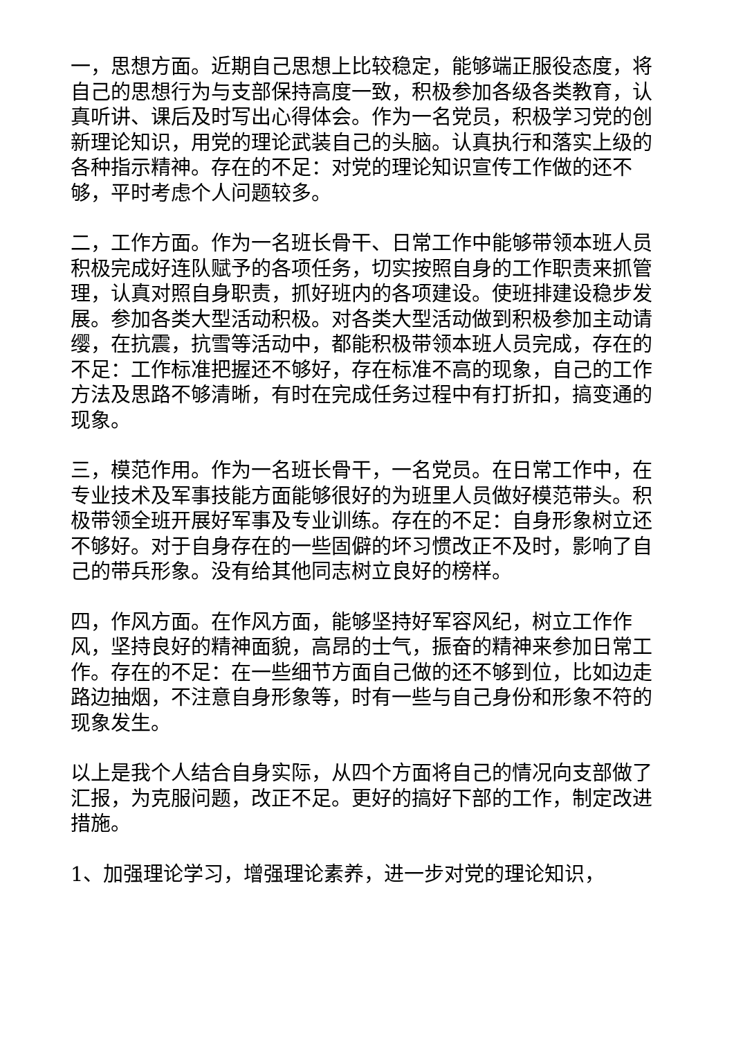一，思想方面。近期自己思想上比较稳定，能够端正服役态度，将自己的思想行为与支部保持高度一致，积极参加各级各类教育，认真听讲、课后及时写出心得体会。作为一名党员，积极学习党的创新理论知识，用党的理论武装自己的头脑。认真执行和落实上级的各种指示精神。存在的不足：对党的理论知识宣传工作做的还不够，平时考虑个人问题较多。
二，工作方面。作为一名班长骨干、日常工作中能够带领本班人员积极完成好连队赋予的各项任务，切实按照自身的工作职责来抓管理，认真对照自身职责，抓好班内的各项建设。使班排建设稳步发展。参加各类大型活动积极。对各类大型活动做到积极参加主动请缨，在抗震，抗雪等活动中，都能积极带领本班人员完成，存在的不足：工作标准把握还不够好，存在标准不高的现象，自己的工作方法及思路不够清晰，有时在完成任务过程中有打折扣，搞变通的现象。
三，模范作用。作为一名班长骨干，一名党员。在日常工作中，在专业技术及军事技能方面能够很好的为班里人员做好模范带头。积极带领全班开展好军事及专业训练。存在的不足：自身形象树立还不够好。对于自身存在的一些固僻的坏习惯改正不及时，影响了自己的带兵形象。没有给其他同志树立良好的榜样。
四，作风方面。在作风方面，能够坚持好军容风纪，树立工作作风，坚持良好的精神面貌，高昂的士气，振奋的精神来参加日常工作。存在的不足：在一些细节方面自己做的还不够到位，比如边走路边抽烟，不注意自身形象等，时有一些与自己身份和形象不符的现象发生。
以上是我个人结合自身实际，从四个方面将自己的情况向支部做了汇报，为克服问题，改正不足。更好的搞好下部的工作，制定改进措施。
1、加强理论学习，增强理论素养，进一步对党的理论知识，